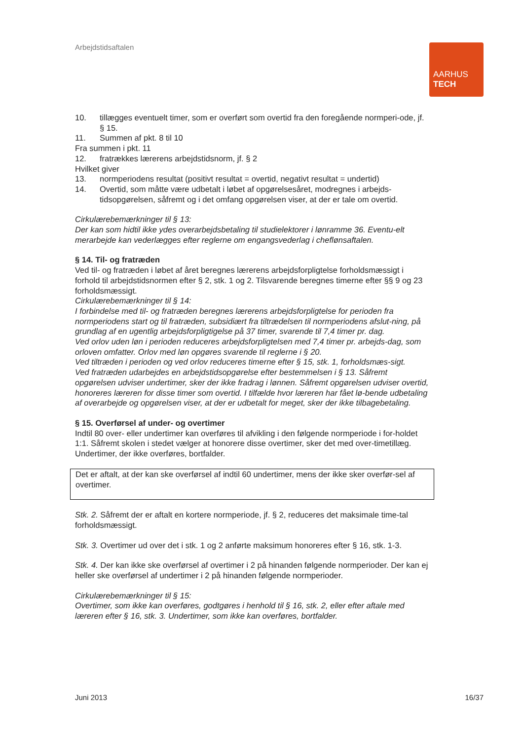Arbejdstidsaftalen
AARHUS
TECH
10. tillægges eventuelt timer, som er overført som overtid fra den foregående normperi-ode, jf. § 15.
11. Summen af pkt. 8 til 10
Fra summen i pkt. 11
12. fratrækkes lærerens arbejdstidsnorm, jf. § 2
Hvilket giver
13. normperiodens resultat (positivt resultat = overtid, negativt resultat = undertid)
14. Overtid, som måtte være udbetalt i løbet af opgørelsesåret, modregnes i arbejds-tidsopgørelsen, såfremt og i det omfang opgørelsen viser, at der er tale om overtid.
Cirkulærebemærkninger til § 13:
Der kan som hidtil ikke ydes overarbejdsbetaling til studielektorer i lønramme 36. Eventu-elt merarbejde kan vederlægges efter reglerne om engangsvederlag i cheflønsaftalen.
§ 14. Til- og fratræden
Ved til- og fratræden i løbet af året beregnes lærerens arbejdsforpligtelse forholdsmæssigt i forhold til arbejdstidsnormen efter § 2, stk. 1 og 2. Tilsvarende beregnes timerne efter §§ 9 og 23 forholdsmæssigt.
Cirkulærebemærkninger til § 14:
I forbindelse med til- og fratræden beregnes lærerens arbejdsforpligtelse for perioden fra normperiodens start og til fratræden, subsidiært fra tiltrædelsen til normperiodens afslut-ning, på grundlag af en ugentlig arbejdsforpligtigelse på 37 timer, svarende til 7,4 timer pr. dag.
Ved orlov uden løn i perioden reduceres arbejdsforpligtelsen med 7,4 timer pr. arbejds-dag, som orloven omfatter. Orlov med løn opgøres svarende til reglerne i § 20.
Ved tiltræden i perioden og ved orlov reduceres timerne efter § 15, stk. 1, forholdsmæs-sigt.
Ved fratræden udarbejdes en arbejdstidsopgørelse efter bestemmelsen i § 13. Såfremt opgørelsen udviser undertimer, sker der ikke fradrag i lønnen. Såfremt opgørelsen udviser overtid, honoreres læreren for disse timer som overtid. I tilfælde hvor læreren har fået lø-bende udbetaling af overarbejde og opgørelsen viser, at der er udbetalt for meget, sker der ikke tilbagebetaling.
§ 15. Overførsel af under- og overtimer
Indtil 80 over- eller undertimer kan overføres til afvikling i den følgende normperiode i for-holdet 1:1. Såfremt skolen i stedet vælger at honorere disse overtimer, sker det med over-timetillæg. Undertimer, der ikke overføres, bortfalder.
Det er aftalt, at der kan ske overførsel af indtil 60 undertimer, mens der ikke sker overfør-sel af overtimer.
Stk. 2. Såfremt der er aftalt en kortere normperiode, jf. § 2, reduceres det maksimale time-tal forholdsmæssigt.
Stk. 3. Overtimer ud over det i stk. 1 og 2 anførte maksimum honoreres efter § 16, stk. 1-3.
Stk. 4. Der kan ikke ske overførsel af overtimer i 2 på hinanden følgende normperioder. Der kan ej heller ske overførsel af undertimer i 2 på hinanden følgende normperioder.
Cirkulærebemærkninger til § 15:
Overtimer, som ikke kan overføres, godtgøres i henhold til § 16, stk. 2, eller efter aftale med læreren efter § 16, stk. 3. Undertimer, som ikke kan overføres, bortfalder.
Juni 2013 16/37